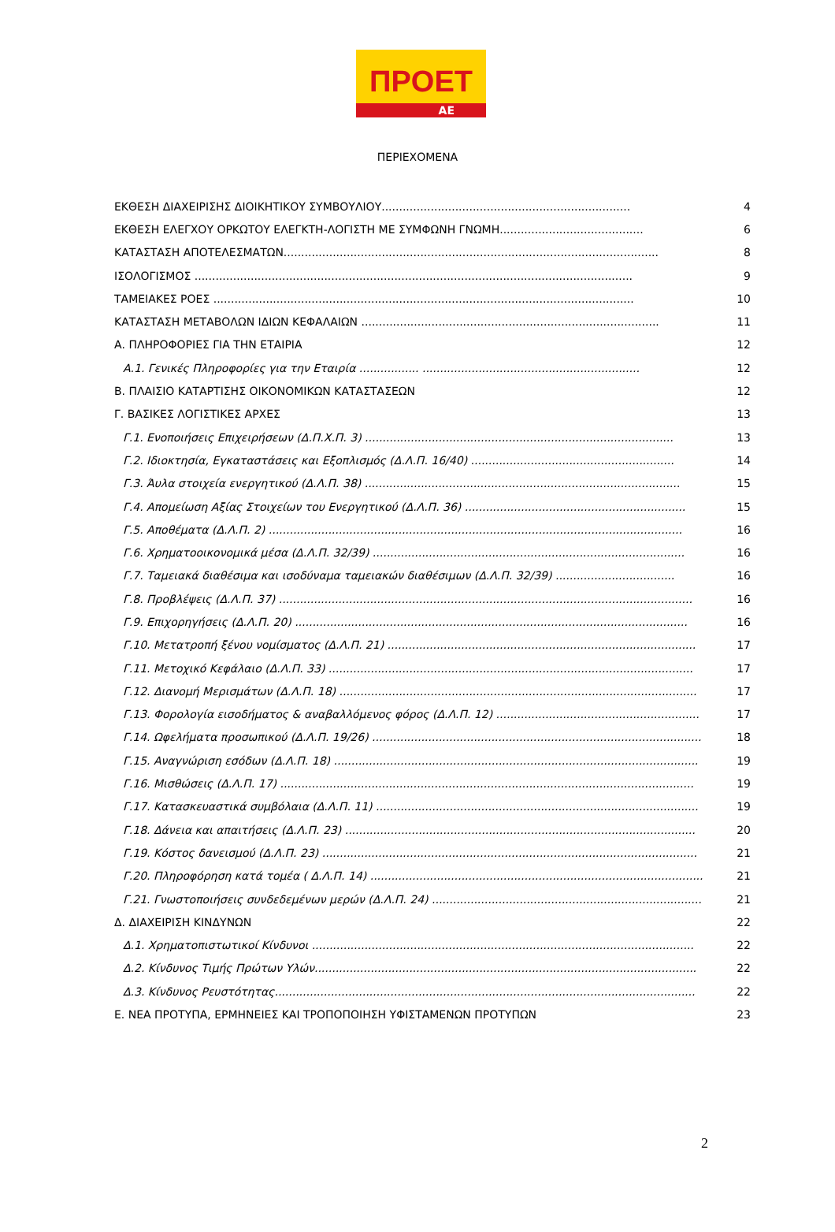ΠΡΟΕΤ
ΑΕ
ΠΕΡΙΕΧΟΜΕΝΑ
ΕΚΘΕΣΗ ΔΙΑΧΕΙΡΙΣΗΣ ΔΙΟΙΚΗΤΙΚΟΥ ΣΥΜΒΟΥΛΙΟΥ....................................................................... 4
ΕΚΘΕΣΗ ΕΛΕΓΧΟΥ ΟΡΚΩΤΟΥ ΕΛΕΓΚΤΗ-ΛΟΓΙΣΤΗ ΜΕ ΣΥΜΦΩΝΗ ΓΝΩΜΗ......................................... 6
ΚΑΤΑΣΤΑΣΗ ΑΠΟΤΕΛΕΣΜΑΤΩΝ........................................................................................................... 8
ΙΣΟΛΟΓΙΣΜΟΣ ............................................................................................................................. 9
ΤΑΜΕΙΑΚΕΣ ΡΟΕΣ ........................................................................................................................ 10
ΚΑΤΑΣΤΑΣΗ ΜΕΤΑΒΟΛΩΝ ΙΔΙΩΝ ΚΕΦΑΛΑΙΩΝ ..................................................................................... 11
Α. ΠΛΗΡΟΦΟΡΙΕΣ ΓΙΑ ΤΗΝ ΕΤΑΙΡΙΑ 12
Α.1. Γενικές Πληροφορίες για την Εταιρία ................. .............................................................. 12
Β. ΠΛΑΙΣΙΟ ΚΑΤΑΡΤΙΣΗΣ ΟΙΚΟΝΟΜΙΚΩΝ ΚΑΤΑΣΤΑΣΕΩΝ 12
Γ. ΒΑΣΙΚΕΣ ΛΟΓΙΣΤΙΚΕΣ ΑΡΧΕΣ 13
Γ.1. Ενοποιήσεις Επιχειρήσεων (Δ.Π.Χ.Π. 3) ........................................................................................ 13
Γ.2. Ιδιοκτησία, Εγκαταστάσεις και Εξοπλισμός (Δ.Λ.Π. 16/40) .......................................................... 14
Γ.3. Άυλα στοιχεία ενεργητικού (Δ.Λ.Π. 38) .......................................................................................... 15
Γ.4. Απομείωση Αξίας Στοιχείων του Ενεργητικού (Δ.Λ.Π. 36) ............................................................... 15
Γ.5. Αποθέματα (Δ.Λ.Π. 2) ...................................................................................................................... 16
Γ.6. Χρηματοοικονομικά μέσα (Δ.Λ.Π. 32/39) ......................................................................................... 16
Γ.7. Ταμειακά διαθέσιμα και ισοδύναμα ταμειακών διαθέσιμων (Δ.Λ.Π. 32/39) .................................. 16
Γ.8. Προβλέψεις (Δ.Λ.Π. 37) ...................................................................................................................... 16
Γ.9. Επιχορηγήσεις (Δ.Λ.Π. 20) ................................................................................................................ 16
Γ.10. Μετατροπή ξένου νομίσματος (Δ.Λ.Π. 21) ........................................................................................ 17
Γ.11. Μετοχικό Κεφάλαιο (Δ.Λ.Π. 33) ........................................................................................................ 17
Γ.12. Διανομή Μερισμάτων (Δ.Λ.Π. 18) ...................................................................................................... 17
Γ.13. Φορολογία εισοδήματος & αναβαλλόμενος φόρος (Δ.Λ.Π. 12) .......................................................... 17
Γ.14. Ωφελήματα προσωπικού (Δ.Λ.Π. 19/26) .............................................................................................. 18
Γ.15. Αναγνώριση εσόδων (Δ.Λ.Π. 18) ........................................................................................................ 19
Γ.16. Μισθώσεις (Δ.Λ.Π. 17) ...................................................................................................................... 19
Γ.17. Κατασκευαστικά συμβόλαια (Δ.Λ.Π. 11) ............................................................................................ 19
Γ.18. Δάνεια και απαιτήσεις (Δ.Λ.Π. 23) .................................................................................................... 20
Γ.19. Κόστος δανεισμού (Δ.Λ.Π. 23) ........................................................................................................... 21
Γ.20. Πληροφόρηση κατά τομέα ( Δ.Λ.Π. 14) ............................................................................................... 21
Γ.21. Γνωστοποιήσεις συνδεδεμένων μερών (Δ.Λ.Π. 24) ............................................................................. 21
Δ. ΔΙΑΧΕΙΡΙΣΗ ΚΙΝΔΥΝΩΝ 22
Δ.1. Χρηματοπιστωτικοί Κίνδυνοι ............................................................................................................. 22
Δ.2. Κίνδυνος Τιμής Πρώτων Υλών............................................................................................................. 22
Δ.3. Κίνδυνος Ρευστότητας........................................................................................................................ 22
Ε. ΝΕΑ ΠΡΟΤΥΠΑ, ΕΡΜΗΝΕΙΕΣ ΚΑΙ ΤΡΟΠΟΠΟΙΗΣΗ ΥΦΙΣΤΑΜΕΝΩΝ ΠΡΟΤΥΠΩΝ 23
2